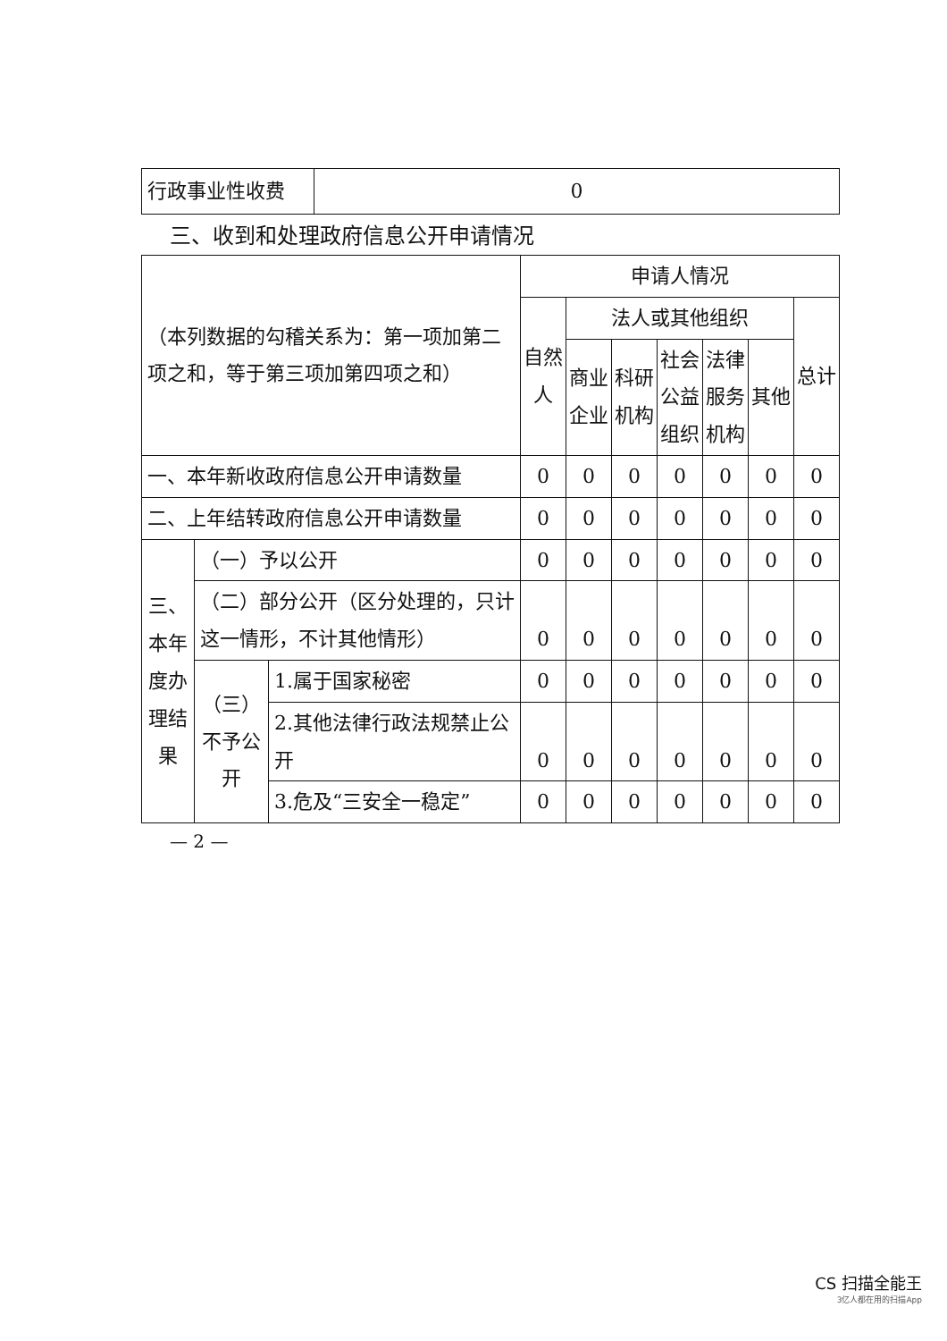| 行政事业性收费 | 0 |
三、收到和处理政府信息公开申请情况
| （本列数据的勾稽关系为：第一项加第二项之和，等于第三项加第四项之和） | | | 申请人情况 | | | | | | |
| | | | 自然人 | 法人或其他组织 | | | | | 总计 |
| | | | | 商业企业 | 科研机构 | 社会公益组织 | 法律服务机构 | 其他 | |
| 一、本年新收政府信息公开申请数量 | | | 0 | 0 | 0 | 0 | 0 | 0 | 0 |
| 二、上年结转政府信息公开申请数量 | | | 0 | 0 | 0 | 0 | 0 | 0 | 0 |
| 三、本年度办理结果 | （一）予以公开 | | 0 | 0 | 0 | 0 | 0 | 0 | 0 |
| | （二）部分公开（区分处理的，只计这一情形，不计其他情形） | | 0 | 0 | 0 | 0 | 0 | 0 | 0 |
| | （三）不予公开 | 1.属于国家秘密 | 0 | 0 | 0 | 0 | 0 | 0 | 0 |
| | | 2.其他法律行政法规禁止公开 | 0 | 0 | 0 | 0 | 0 | 0 | 0 |
| | | 3.危及“三安全一稳定” | 0 | 0 | 0 | 0 | 0 | 0 | 0 |
— 2 —
CS 扫描全能王
3亿人都在用的扫描App